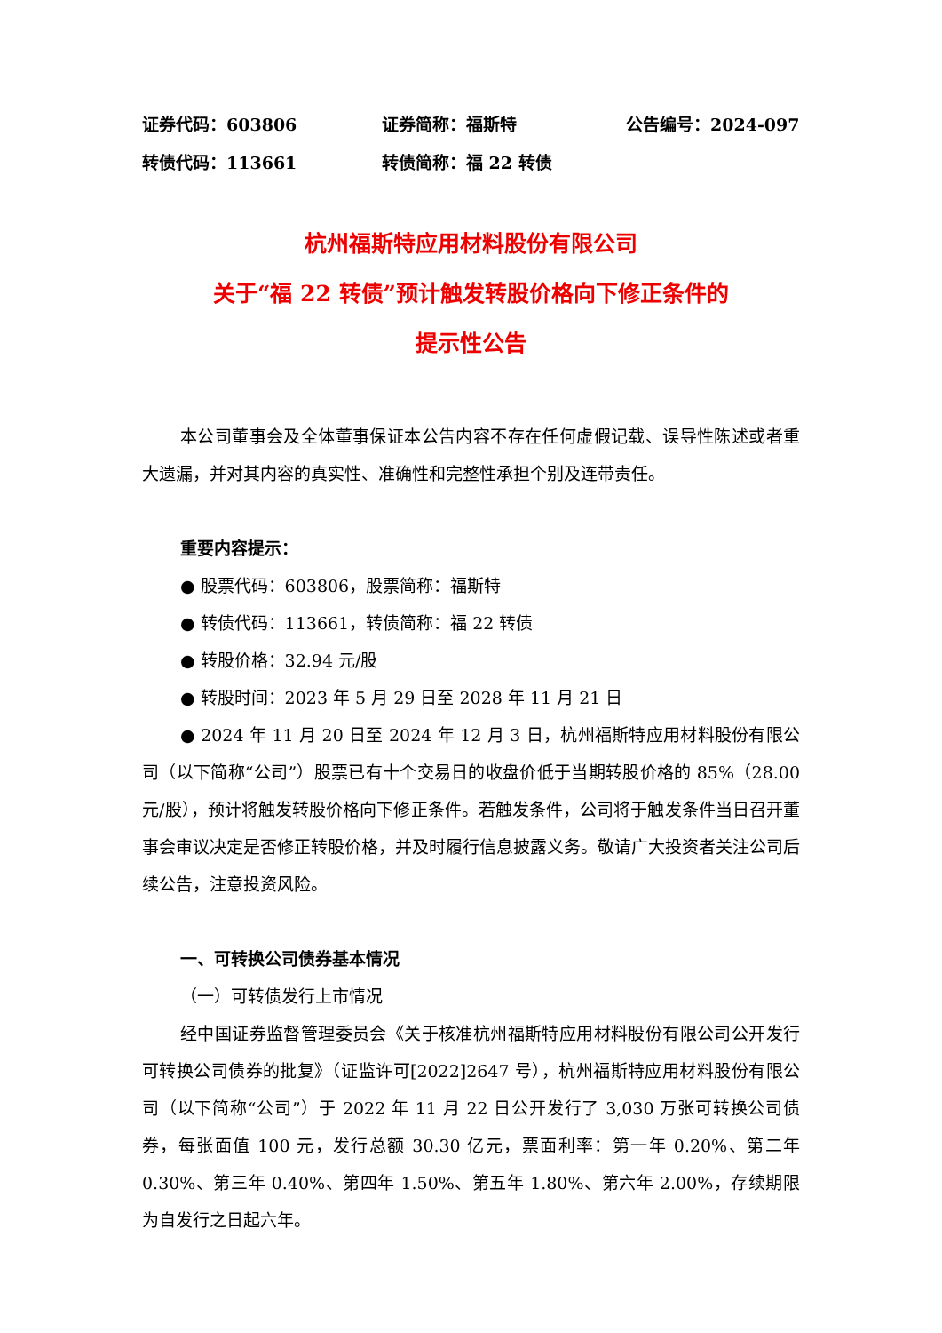证券代码：603806 证券简称：福斯特 公告编号：2024-097
转债代码：113661 转债简称：福 22 转债
杭州福斯特应用材料股份有限公司
关于“福 22 转债”预计触发转股价格向下修正条件的
提示性公告
本公司董事会及全体董事保证本公告内容不存在任何虚假记载、误导性陈述或者重大遗漏，并对其内容的真实性、准确性和完整性承担个别及连带责任。
重要内容提示：
● 股票代码：603806，股票简称：福斯特
● 转债代码：113661，转债简称：福 22 转债
● 转股价格：32.94 元/股
● 转股时间：2023 年 5 月 29 日至 2028 年 11 月 21 日
● 2024 年 11 月 20 日至 2024 年 12 月 3 日，杭州福斯特应用材料股份有限公司（以下简称“公司”）股票已有十个交易日的收盘价低于当期转股价格的 85%（28.00 元/股），预计将触发转股价格向下修正条件。若触发条件，公司将于触发条件当日召开董事会审议决定是否修正转股价格，并及时履行信息披露义务。敬请广大投资者关注公司后续公告，注意投资风险。
一、可转换公司债券基本情况
（一）可转债发行上市情况
经中国证券监督管理委员会《关于核准杭州福斯特应用材料股份有限公司公开发行可转换公司债券的批复》（证监许可[2022]2647 号），杭州福斯特应用材料股份有限公司（以下简称“公司”）于 2022 年 11 月 22 日公开发行了 3,030 万张可转换公司债券，每张面值 100 元，发行总额 30.30 亿元，票面利率：第一年 0.20%、第二年 0.30%、第三年 0.40%、第四年 1.50%、第五年 1.80%、第六年 2.00%，存续期限为自发行之日起六年。